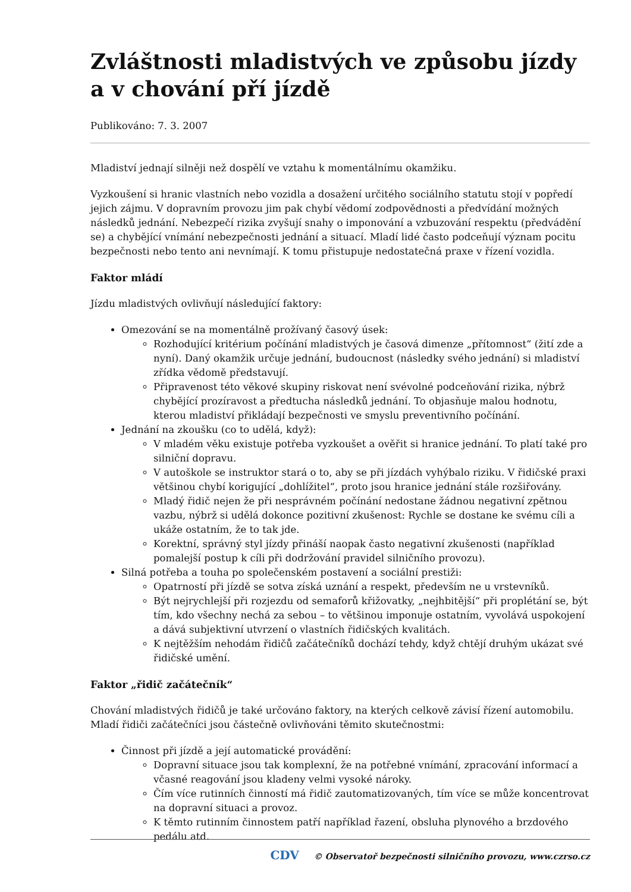Zvláštnosti mladistvých ve způsobu jízdy a v chování pří jízdě
Publikováno: 7. 3. 2007
Mladiství jednají silněji než dospělí ve vztahu k momentálnímu okamžiku.
Vyzkoušení si hranic vlastních nebo vozidla a dosažení určitého sociálního statutu stojí v popředí jejich zájmu. V dopravním provozu jim pak chybí vědomí zodpovědnosti a předvídání možných následků jednání. Nebezpečí rizika zvyšují snahy o imponování a vzbuzování respektu (předvádění se) a chybějící vnímání nebezpečnosti jednání a situací. Mladí lidé často podceňují význam pocitu bezpečnosti nebo tento ani nevnímají. K tomu přistupuje nedostatečná praxe v řízení vozidla.
Faktor mládí
Jízdu mladistvých ovlivňují následující faktory:
Omezování se na momentálně prožívaný časový úsek:
Rozhodující kritérium počínání mladistvých je časová dimenze „přítomnost“ (žití zde a nyní). Daný okamžik určuje jednání, budoucnost (následky svého jednání) si mladiství zřídka vědomě představují.
Připravenost této věkové skupiny riskovat není svévolné podceňování rizika, nýbrž chybějící prozíravost a předtucha následků jednání. To objasňuje malou hodnotu, kterou mladiství přikládají bezpečnosti ve smyslu preventivního počínání.
Jednání na zkoušku (co to udělá, když):
V mladém věku existuje potřeba vyzkoušet a ověřit si hranice jednání. To platí také pro silniční dopravu.
V autoškole se instruktor stará o to, aby se při jízdách vyhýbalo riziku. V řidičské praxi většinou chybí korigující „dohlížitel“, proto jsou hranice jednání stále rozšiřovány.
Mladý řidič nejen že při nesprávném počínání nedostane žádnou negativní zpětnou vazbu, nýbrž si udělá dokonce pozitivní zkušenost: Rychle se dostane ke svému cíli a ukáže ostatním, že to tak jde.
Korektní, správný styl jízdy přináší naopak často negativní zkušenosti (například pomalejší postup k cíli při dodržování pravidel silničního provozu).
Silná potřeba a touha po společenském postavení a sociální prestiži:
Opatrností při jízdě se sotva získá uznání a respekt, především ne u vrstevníků.
Být nejrychlejší při rozjezdu od semaforů křižovatky, „nejhbitější“ při proplétání se, být tím, kdo všechny nechá za sebou – to většinou imponuje ostatním, vyvolává uspokojení a dává subjektivní utvrzení o vlastních řidičských kvalitách.
K nejtěžším nehodám řidičů začátečníků dochází tehdy, když chtějí druhým ukázat své řidičské umění.
Faktor „řidič začátečník“
Chování mladistvých řidičů je také určováno faktory, na kterých celkově závisí řízení automobilu. Mladí řidiči začátečníci jsou částečně ovlivňováni těmito skutečnostmi:
Činnost při jízdě a její automatické provádění:
Dopravní situace jsou tak komplexní, že na potřebné vnímání, zpracování informací a včasné reagování jsou kladeny velmi vysoké nároky.
Čím více rutinních činností má řidič zautomatizovaných, tím více se může koncentrovat na dopravní situaci a provoz.
K těmto rutinním činnostem patří například řazení, obsluha plynového a brzdového pedálu atd.
CDV © Observatoř bezpečnosti silničního provozu, www.czrso.cz